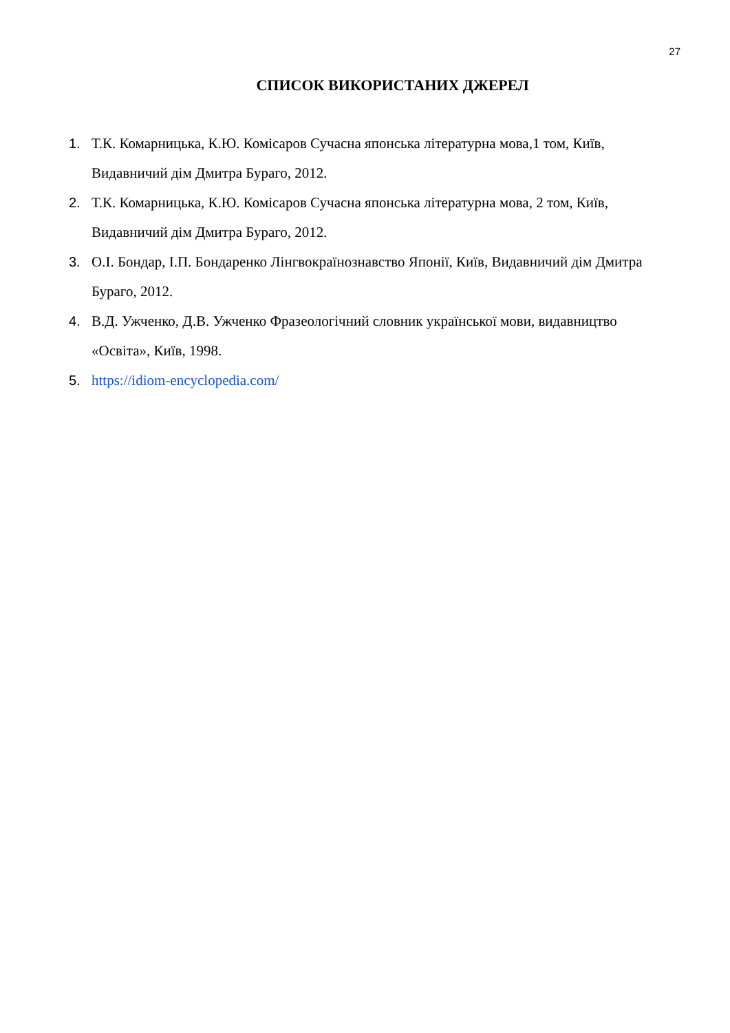27
СПИСОК ВИКОРИСТАНИХ ДЖЕРЕЛ
1. Т.К. Комарницька, К.Ю. Комісаров Сучасна японська літературна мова,1 том, Київ, Видавничий дім Дмитра Бураго, 2012.
2. Т.К. Комарницька, К.Ю. Комісаров Сучасна японська літературна мова, 2 том, Київ, Видавничий дім Дмитра Бураго, 2012.
3. О.І. Бондар, І.П. Бондаренко Лінгвокраїнознавство Японії, Київ, Видавничий дім Дмитра Бураго, 2012.
4. В.Д. Ужченко, Д.В. Ужченко Фразеологічний словник української мови, видавництво «Освіта», Київ, 1998.
5. https://idiom-encyclopedia.com/